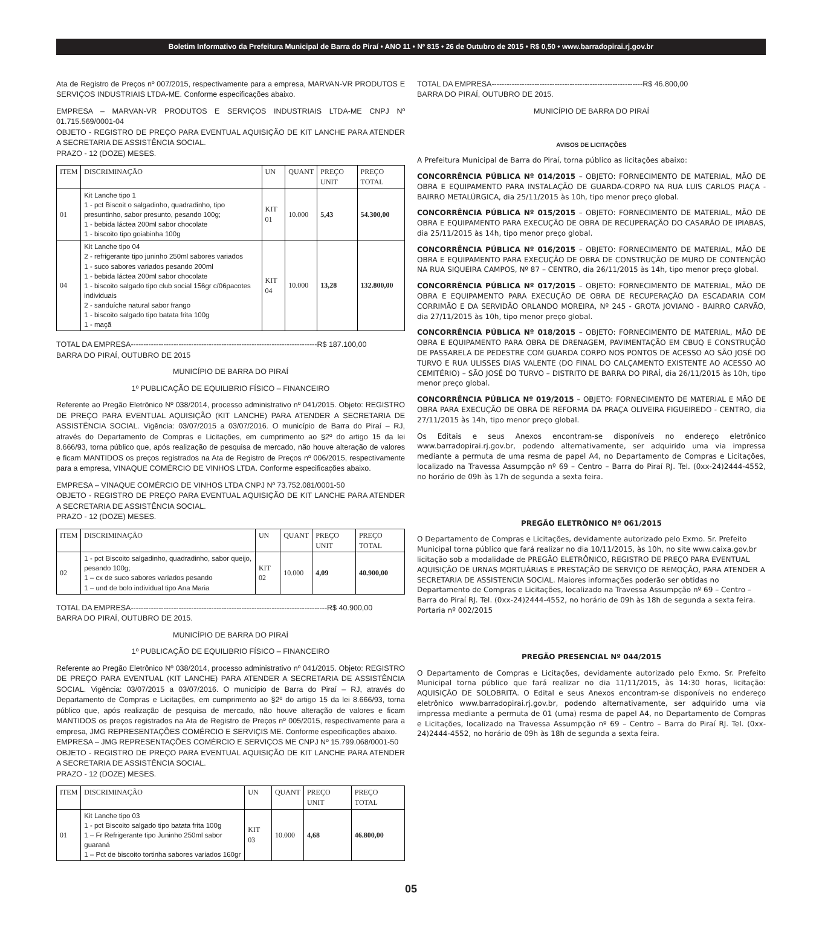Boletim Informativo da Prefeitura Municipal de Barra do Piraí • ANO 11 • Nº 815 • 26 de Outubro de 2015 • R$ 0,50 • www.barradopirai.rj.gov.br
Ata de Registro de Preços nº 007/2015, respectivamente para a empresa, MARVAN-VR PRODUTOS E SERVIÇOS INDUSTRIAIS LTDA-ME. Conforme especificações abaixo.
EMPRESA – MARVAN-VR PRODUTOS E SERVIÇOS INDUSTRIAIS LTDA-ME CNPJ Nº 01.715.569/0001-04
OBJETO - REGISTRO DE PREÇO PARA EVENTUAL AQUISIÇÃO DE KIT LANCHE PARA ATENDER A SECRETARIA DE ASSISTÊNCIA SOCIAL.
PRAZO - 12 (DOZE) MESES.
| ITEM | DISCRIMINAÇÃO | UN | QUANT | PREÇO UNIT | PREÇO TOTAL |
| --- | --- | --- | --- | --- | --- |
| 01 | Kit Lanche tipo 1 1 - pct Biscoit o salgadinho, quadradinho, tipo presuntinho, sabor presunto, pesando 100g; 1 - bebida láctea 200ml sabor chocolate 1 - biscoito tipo goiabinha 100g | KIT 01 | 10.000 | 5,43 | 54.300,00 |
| 04 | Kit Lanche tipo 04 2 - refrigerante tipo juninho 250ml sabores variados 1 - suco sabores variados pesando 200ml 1 - bebida láctea 200ml sabor chocolate 1 - biscoito salgado tipo club social 156gr c/06pacotes individuais 2 - sanduíche natural sabor frango 1 - biscoito salgado tipo batata frita 100g 1 - maçã | KIT 04 | 10.000 | 13,28 | 132.800,00 |
TOTAL DA EMPRESA--------------------------------------------------------------------------R$ 187.100,00
BARRA DO PIRAÍ, OUTUBRO DE 2015
MUNICÍPIO DE BARRA DO PIRAÍ
1º PUBLICAÇÃO DE EQUILIBRIO FÍSICO – FINANCEIRO
Referente ao Pregão Eletrônico Nº 038/2014, processo administrativo nº 041/2015. Objeto: REGISTRO DE PREÇO PARA EVENTUAL AQUISIÇÃO (KIT LANCHE) PARA ATENDER A SECRETARIA DE ASSISTÊNCIA SOCIAL. Vigência: 03/07/2015 a 03/07/2016. O município de Barra do Piraí – RJ, através do Departamento de Compras e Licitações, em cumprimento ao §2º do artigo 15 da lei 8.666/93, torna público que, após realização de pesquisa de mercado, não houve alteração de valores e ficam MANTIDOS os preços registrados na Ata de Registro de Preços nº 006/2015, respectivamente para a empresa, VINAQUE COMÉRCIO DE VINHOS LTDA. Conforme especificações abaixo.
EMPRESA – VINAQUE COMÉRCIO DE VINHOS LTDA CNPJ Nº 73.752.081/0001-50
OBJETO - REGISTRO DE PREÇO PARA EVENTUAL AQUISIÇÃO DE KIT LANCHE PARA ATENDER A SECRETARIA DE ASSISTÊNCIA SOCIAL.
PRAZO - 12 (DOZE) MESES.
| ITEM | DISCRIMINAÇÃO | UN | QUANT | PREÇO UNIT | PREÇO TOTAL |
| --- | --- | --- | --- | --- | --- |
| 02 | 1 - pct Biscoito salgadinho, quadradinho, sabor queijo, pesando 100g; 1 – cx de suco sabores variados pesando 1 – und de bolo individual tipo Ana Maria | KIT 02 | 10.000 | 4,09 | 40.900,00 |
TOTAL DA EMPRESA------------------------------------------------------------------------------R$ 40.900,00
BARRA DO PIRAÍ, OUTUBRO DE 2015.
MUNICÍPIO DE BARRA DO PIRAÍ
1º PUBLICAÇÃO DE EQUILIBRIO FÍSICO – FINANCEIRO
Referente ao Pregão Eletrônico Nº 038/2014, processo administrativo nº 041/2015. Objeto: REGISTRO DE PREÇO PARA EVENTUAL (KIT LANCHE) PARA ATENDER A SECRETARIA DE ASSISTÊNCIA SOCIAL. Vigência: 03/07/2015 a 03/07/2016. O município de Barra do Piraí – RJ, através do Departamento de Compras e Licitações, em cumprimento ao §2º do artigo 15 da lei 8.666/93, torna público que, após realização de pesquisa de mercado, não houve alteração de valores e ficam MANTIDOS os preços registrados na Ata de Registro de Preços nº 005/2015, respectivamente para a empresa, JMG REPRESENTAÇÕES COMÉRCIO E SERVIÇIS ME. Conforme especificações abaixo.
EMPRESA – JMG REPRESENTAÇÕES COMÉRCIO E SERVIÇOS ME CNPJ Nº 15.799.068/0001-50
OBJETO - REGISTRO DE PREÇO PARA EVENTUAL AQUISIÇÃO DE KIT LANCHE PARA ATENDER A SECRETARIA DE ASSISTÊNCIA SOCIAL.
PRAZO - 12 (DOZE) MESES.
| ITEM | DISCRIMINAÇÃO | UN | QUANT | PREÇO UNIT | PREÇO TOTAL |
| --- | --- | --- | --- | --- | --- |
| 01 | Kit Lanche tipo 03 1 - pct Biscoito salgado tipo batata frita 100g 1 – Fr Refrigerante tipo Juninho 250ml sabor guaraná 1 – Pct de biscoito tortinha sabores variados 160gr | KIT 03 | 10.000 | 4,68 | 46.800,00 |
TOTAL DA EMPRESA------------------------------------------------------------R$ 46.800,00
BARRA DO PIRAÍ, OUTUBRO DE 2015.
MUNICÍPIO DE BARRA DO PIRAÍ
AVISOS DE LICITAÇÕES
A Prefeitura Municipal de Barra do Piraí, torna público as licitações abaixo:
CONCORRÊNCIA PÚBLICA Nº 014/2015 – OBJETO: FORNECIMENTO DE MATERIAL, MÃO DE OBRA E EQUIPAMENTO PARA INSTALAÇÃO DE GUARDA-CORPO NA RUA LUIS CARLOS PIAÇA - BAIRRO METALÚRGICA, dia 25/11/2015 às 10h, tipo menor preço global.
CONCORRÊNCIA PÚBLICA Nº 015/2015 – OBJETO: FORNECIMENTO DE MATERIAL, MÃO DE OBRA E EQUIPAMENTO PARA EXECUÇÃO DE OBRA DE RECUPERAÇÃO DO CASARÃO DE IPIABAS, dia 25/11/2015 às 14h, tipo menor preço global.
CONCORRÊNCIA PÚBLICA Nº 016/2015 – OBJETO: FORNECIMENTO DE MATERIAL, MÃO DE OBRA E EQUIPAMENTO PARA EXECUÇÃO DE OBRA DE CONSTRUÇÃO DE MURO DE CONTENÇÃO NA RUA SIQUEIRA CAMPOS, Nº 87 – CENTRO, dia 26/11/2015 às 14h, tipo menor preço global.
CONCORRÊNCIA PÚBLICA Nº 017/2015 – OBJETO: FORNECIMENTO DE MATERIAL, MÃO DE OBRA E EQUIPAMENTO PARA EXECUÇÃO DE OBRA DE RECUPERAÇÃO DA ESCADARIA COM CORRIMÃO E DA SERVIDÃO ORLANDO MOREIRA, Nº 245 - GROTA JOVIANO - BAIRRO CARVÃO, dia 27/11/2015 às 10h, tipo menor preço global.
CONCORRÊNCIA PÚBLICA Nº 018/2015 – OBJETO: FORNECIMENTO DE MATERIAL, MÃO DE OBRA E EQUIPAMENTO PARA OBRA DE DRENAGEM, PAVIMENTAÇÃO EM CBUQ E CONSTRUÇÃO DE PASSARELA DE PEDESTRE COM GUARDA CORPO NOS PONTOS DE ACESSO AO SÃO JOSÉ DO TURVO E RUA ULISSES DIAS VALENTE (DO FINAL DO CALÇAMENTO EXISTENTE AO ACESSO AO CEMITÉRIO) – SÃO JOSÉ DO TURVO – DISTRITO DE BARRA DO PIRAÍ, dia 26/11/2015 às 10h, tipo menor preço global.
CONCORRÊNCIA PÚBLICA Nº 019/2015 – OBJETO: FORNECIMENTO DE MATERIAL E MÃO DE OBRA PARA EXECUÇÃO DE OBRA DE REFORMA DA PRAÇA OLIVEIRA FIGUEIREDO - CENTRO, dia 27/11/2015 às 14h, tipo menor preço global.
Os Editais e seus Anexos encontram-se disponíveis no endereço eletrônico www.barradopirai.rj.gov.br, podendo alternativamente, ser adquirido uma via impressa mediante a permuta de uma resma de papel A4, no Departamento de Compras e Licitações, localizado na Travessa Assumpção nº 69 – Centro – Barra do Piraí RJ. Tel. (0xx-24)2444-4552, no horário de 09h às 17h de segunda a sexta feira.
PREGÃO ELETRÔNICO Nº 061/2015
O Departamento de Compras e Licitações, devidamente autorizado pelo Exmo. Sr. Prefeito Municipal torna público que fará realizar no dia 10/11/2015, às 10h, no site www.caixa.gov.br licitação sob a modalidade de PREGÃO ELETRÔNICO, REGISTRO DE PREÇO PARA EVENTUAL AQUISIÇÃO DE URNAS MORTUÁRIAS E PRESTAÇÃO DE SERVIÇO DE REMOÇÃO, PARA ATENDER A SECRETARIA DE ASSISTENCIA SOCIAL. Maiores informações poderão ser obtidas no Departamento de Compras e Licitações, localizado na Travessa Assumpção nº 69 – Centro – Barra do Piraí RJ. Tel. (0xx-24)2444-4552, no horário de 09h às 18h de segunda a sexta feira. Portaria nº 002/2015
PREGÃO PRESENCIAL Nº 044/2015
O Departamento de Compras e Licitações, devidamente autorizado pelo Exmo. Sr. Prefeito Municipal torna público que fará realizar no dia 11/11/2015, às 14:30 horas, licitação: AQUISIÇÃO DE SOLOBRITA. O Edital e seus Anexos encontram-se disponíveis no endereço eletrônico www.barradopirai.rj.gov.br, podendo alternativamente, ser adquirido uma via impressa mediante a permuta de 01 (uma) resma de papel A4, no Departamento de Compras e Licitações, localizado na Travessa Assumpção nº 69 – Centro – Barra do Piraí RJ. Tel. (0xx-24)2444-4552, no horário de 09h às 18h de segunda a sexta feira.
05